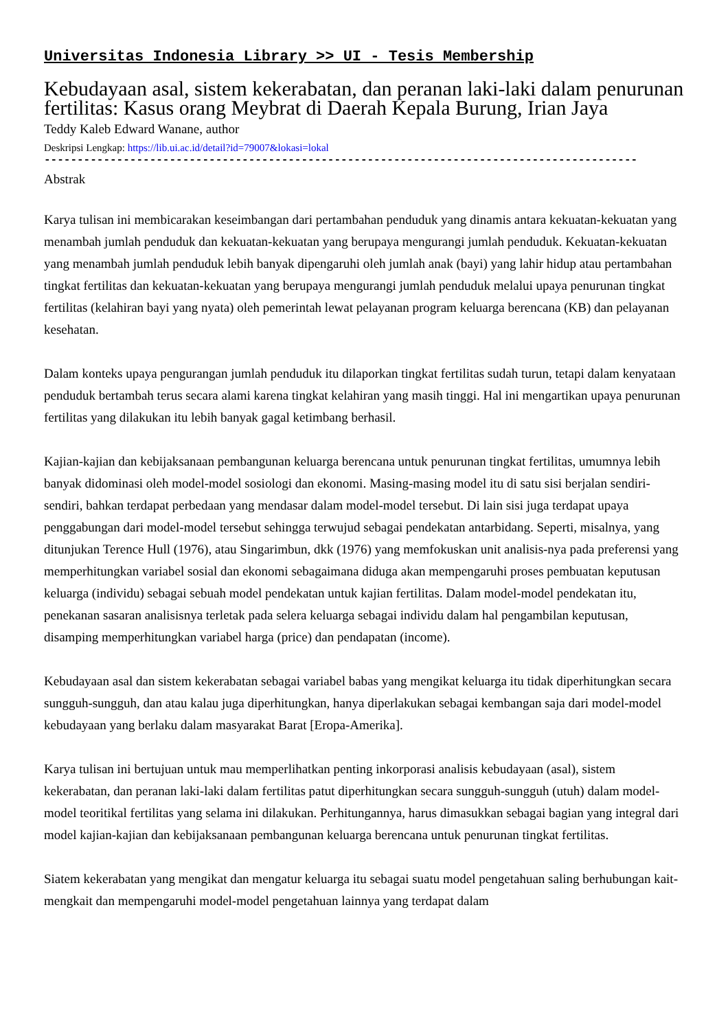Universitas Indonesia Library >> UI - Tesis Membership
Kebudayaan asal, sistem kekerabatan, dan peranan laki-laki dalam penurunan fertilitas: Kasus orang Meybrat di Daerah Kepala Burung, Irian Jaya
Teddy Kaleb Edward Wanane, author
Deskripsi Lengkap: https://lib.ui.ac.id/detail?id=79007&lokasi=lokal
------------------------------------------------------------------------------------------
Abstrak
Karya tulisan ini membicarakan keseimbangan dari pertambahan penduduk yang dinamis antara kekuatan-kekuatan yang menambah jumlah penduduk dan kekuatan-kekuatan yang berupaya mengurangi jumlah penduduk. Kekuatan-kekuatan yang menambah jumlah penduduk lebih banyak dipengaruhi oleh jumlah anak (bayi) yang lahir hidup atau pertambahan tingkat fertilitas dan kekuatan-kekuatan yang berupaya mengurangi jumlah penduduk melalui upaya penurunan tingkat fertilitas (kelahiran bayi yang nyata) oleh pemerintah lewat pelayanan program keluarga berencana (KB) dan pelayanan kesehatan.
Dalam konteks upaya pengurangan jumlah penduduk itu dilaporkan tingkat fertilitas sudah turun, tetapi dalam kenyataan penduduk bertambah terus secara alami karena tingkat kelahiran yang masih tinggi. Hal ini mengartikan upaya penurunan fertilitas yang dilakukan itu lebih banyak gagal ketimbang berhasil.
Kajian-kajian dan kebijaksanaan pembangunan keluarga berencana untuk penurunan tingkat fertilitas, umumnya lebih banyak didominasi oleh model-model sosiologi dan ekonomi. Masing-masing model itu di satu sisi berjalan sendiri-sendiri, bahkan terdapat perbedaan yang mendasar dalam model-model tersebut. Di lain sisi juga terdapat upaya penggabungan dari model-model tersebut sehingga terwujud sebagai pendekatan antarbidang. Seperti, misalnya, yang ditunjukan Terence Hull (1976), atau Singarimbun, dkk (1976) yang memfokuskan unit analisis-nya pada preferensi yang memperhitungkan variabel sosial dan ekonomi sebagaimana diduga akan mempengaruhi proses pembuatan keputusan keluarga (individu) sebagai sebuah model pendekatan untuk kajian fertilitas. Dalam model-model pendekatan itu, penekanan sasaran analisisnya terletak pada selera keluarga sebagai individu dalam hal pengambilan keputusan, disamping memperhitungkan variabel harga (price) dan pendapatan (income).
Kebudayaan asal dan sistem kekerabatan sebagai variabel babas yang mengikat keluarga itu tidak diperhitungkan secara sungguh-sungguh, dan atau kalau juga diperhitungkan, hanya diperlakukan sebagai kembangan saja dari model-model kebudayaan yang berlaku dalam masyarakat Barat [Eropa-Amerika].
Karya tulisan ini bertujuan untuk mau memperlihatkan penting inkorporasi analisis kebudayaan (asal), sistem kekerabatan, dan peranan laki-laki dalam fertilitas patut diperhitungkan secara sungguh-sungguh (utuh) dalam model-model teoritikal fertilitas yang selama ini dilakukan. Perhitungannya, harus dimasukkan sebagai bagian yang integral dari model kajian-kajian dan kebijaksanaan pembangunan keluarga berencana untuk penurunan tingkat fertilitas.
Siatem kekerabatan yang mengikat dan mengatur keluarga itu sebagai suatu model pengetahuan saling berhubungan kait-mengkait dan mempengaruhi model-model pengetahuan lainnya yang terdapat dalam